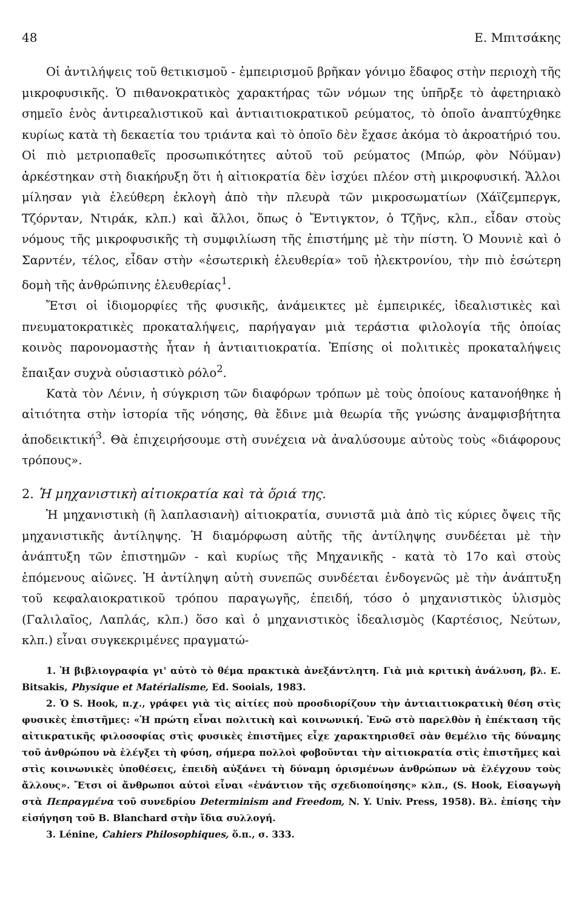48 Ε. Μπιτσάκης
Οἱ ἀντιλήψεις τοῦ θετικισμοῦ - ἐμπειρισμοῦ βρῆκαν γόνιμο ἔδαφος στὴν περιοχὴ τῆς μικροφυσικῆς. Ὁ πιθανοκρατικὸς χαρακτήρας τῶν νόμων της ὑπῆρξε τὸ ἀφετηριακὸ σημεῖο ἑνὸς ἀντιρεαλιστικοῦ καὶ ἀντιαιτιοκρατικοῦ ρεύματος, τὸ ὁποῖο ἀναπτύχθηκε κυρίως κατὰ τὴ δεκαετία του τριάντα καὶ τὸ ὁποῖο δὲν ἔχασε ἀκόμα τὸ ἀκροατήριό του. Οἱ πιὸ μετριοπαθεῖς προσωπικότητες αὐτοῦ τοῦ ρεύματος (Μπώρ, φὸν Νόϋμαν) ἀρκέστηκαν στὴ διακήρυξη ὅτι ἡ αἰτιοκρατία δὲν ἰσχύει πλέον στὴ μικροφυσική. Ἄλλοι μίλησαν γιὰ ἐλεύθερη ἐκλογὴ ἀπὸ τὴν πλευρὰ τῶν μικροσωματίων (Χάϊζεμπεργκ, Τζόρνταν, Ντιράκ, κλπ.) καὶ ἄλλοι, ὅπως ὁ Ἔντιγκτον, ὁ Τζῆνς, κλπ., εἶδαν στοὺς νόμους τῆς μικροφυσικῆς τὴ συμφιλίωση τῆς ἐπιστήμης μὲ τὴν πίστη. Ὁ Μουνιὲ καὶ ὁ Σαρντέν, τέλος, εἶδαν στὴν «ἐσωτερικὴ ἐλευθερία» τοῦ ἠλεκτρονίου, τὴν πιὸ ἐσώτερη δομὴ τῆς ἀνθρώπινης ἐλευθερίας<sup>1</sup>.
Ἔτσι οἱ ἰδιομορφίες τῆς φυσικῆς, ἀνάμεικτες μὲ ἐμπειρικές, ἰδεαλιστικὲς καὶ πνευματοκρατικὲς προκαταλήψεις, παρήγαγαν μιὰ τεράστια φιλολογία τῆς ὁποίας κοινὸς παρονομαστὴς ἦταν ἡ ἀντιαιτιοκρατία. Ἐπίσης οἱ πολιτικὲς προκαταλήψεις ἔπαιξαν συχνὰ οὐσιαστικὸ ρόλο<sup>2</sup>.
Κατὰ τὸν Λένιν, ἡ σύγκριση τῶν διαφόρων τρόπων μὲ τοὺς ὁποίους κατανοήθηκε ἡ αἰτιότητα στὴν ἱστορία τῆς νόησης, θὰ ἔδινε μιὰ θεωρία τῆς γνώσης ἀναμφισβήτητα ἀποδεικτική<sup>3</sup>. Θὰ ἐπιχειρήσουμε στὴ συνέχεια νὰ ἀναλύσουμε αὐτοὺς τοὺς «διάφορους τρόπους».
2. Ἡ μηχανιστικὴ αἰτιοκρατία καὶ τὰ ὅριά της.
Ἡ μηχανιστικὴ (ἢ λαπλασιανὴ) αἰτιοκρατία, συνιστᾶ μιὰ ἀπὸ τὶς κύριες ὄψεις τῆς μηχανιστικῆς ἀντίληψης. Ἡ διαμόρφωση αὐτῆς τῆς ἀντίληψης συνδέεται μὲ τὴν ἀνάπτυξη τῶν ἐπιστημῶν - καὶ κυρίως τῆς Μηχανικῆς - κατὰ τὸ 17ο καὶ στοὺς ἑπόμενους αἰῶνες. Ἡ ἀντίληψη αὐτὴ συνεπῶς συνδέεται ἐνδογενῶς μὲ τὴν ἀνάπτυξη τοῦ κεφαλαιοκρατικοῦ τρόπου παραγωγῆς, ἐπειδή, τόσο ὁ μηχανιστικὸς ὑλισμὸς (Γαλιλαῖος, Λαπλάς, κλπ.) ὅσο καὶ ὁ μηχανιστικὸς ἰδεαλισμὸς (Καρτέσιος, Νεύτων, κλπ.) εἶναι συγκεκριμένες πραγματώ-
1. Ἡ βιβλιογραφία γι' αὐτὸ τὸ θέμα πρακτικὰ ἀνεξάντλητη. Γιὰ μιὰ κριτικὴ ἀνάλυση, βλ. E. Bitsakis, Physique et Matérialisme, Ed. Sooials, 1983.
2. Ὁ S. Hook, π.χ., γράφει γιὰ τὶς αἰτίες ποὺ προσδιορίζουν τὴν ἀντιαιτιοκρατικὴ θέση στὶς φυσικὲς ἐπιστῆμες: «Ἡ πρώτη εἶναι πολιτικὴ καὶ κοινωνική. Ἐνῶ στὸ παρελθὸν ἡ ἐπέκταση τῆς αἰτικρατικῆς φιλοσοφίας στὶς φυσικὲς ἐπιστῆμες εἶχε χαρακτηρισθεῖ σὰν θεμέλιο τῆς δύναμης τοῦ ἀνθρώπου νὰ ἐλέγξει τὴ φύση, σήμερα πολλοὶ φοβοῦνται τὴν αἰτιοκρατία στὶς ἐπιστῆμες καὶ στὶς κοινωνικὲς ὑποθέσεις, ἐπειδὴ αὐξάνει τὴ δύναμη ὁρισμένων ἀνθρώπων νὰ ἐλέγχουν τοὺς ἄλλους». Ἔτσι οἱ ἄνθρωποι αὐτοὶ εἶναι «ἐνάντιον τῆς σχεδιοποίησης» κλπ., (S. Hook, Εἰσαγωγὴ στὰ Πεπραγμένα τοῦ συνεδρίου Determinism and Freedom, N. Y. Univ. Press, 1958). Βλ. ἐπίσης τὴν εἰσήγηση τοῦ B. Blanchard στὴν ἴδια συλλογή.
3. Lénine, Cahiers Philosophiques, ὅ.π., σ. 333.